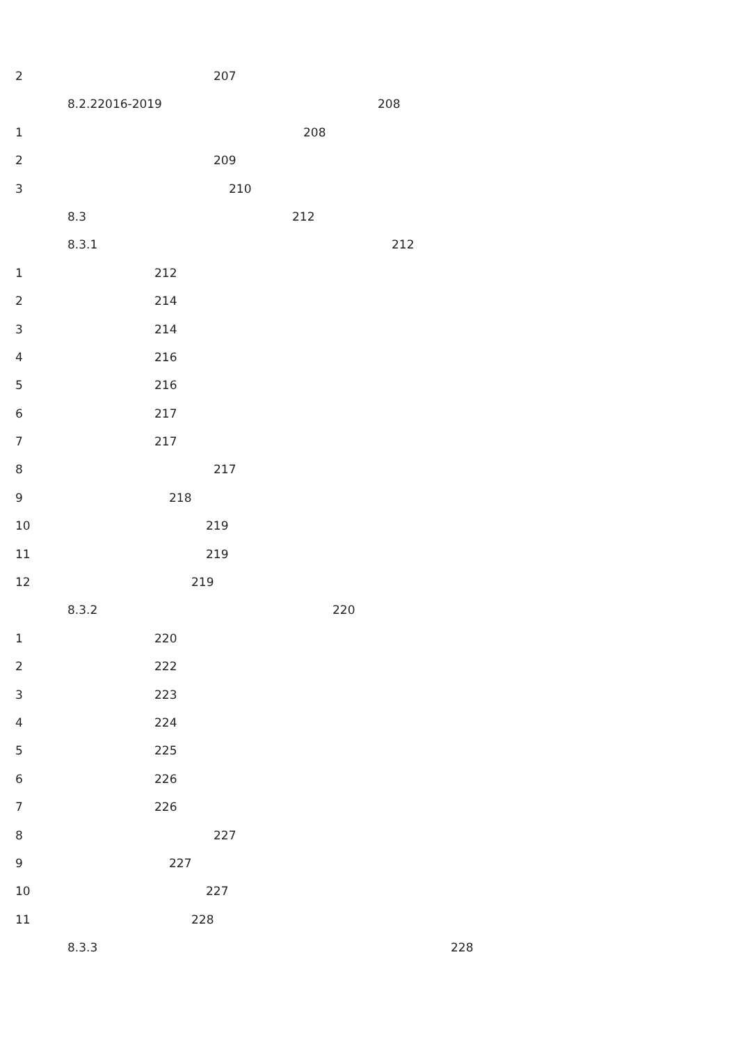2 207
8.2.22016-2019 208
1 208
2 209
3 210
8.3 212
8.3.1 212
1 212
2 214
3 214
4 216
5 216
6 217
7 217
8 217
9 218
10 219
11 219
12 219
8.3.2 220
1 220
2 222
3 223
4 224
5 225
6 226
7 226
8 227
9 227
10 227
11 228
8.3.3 228